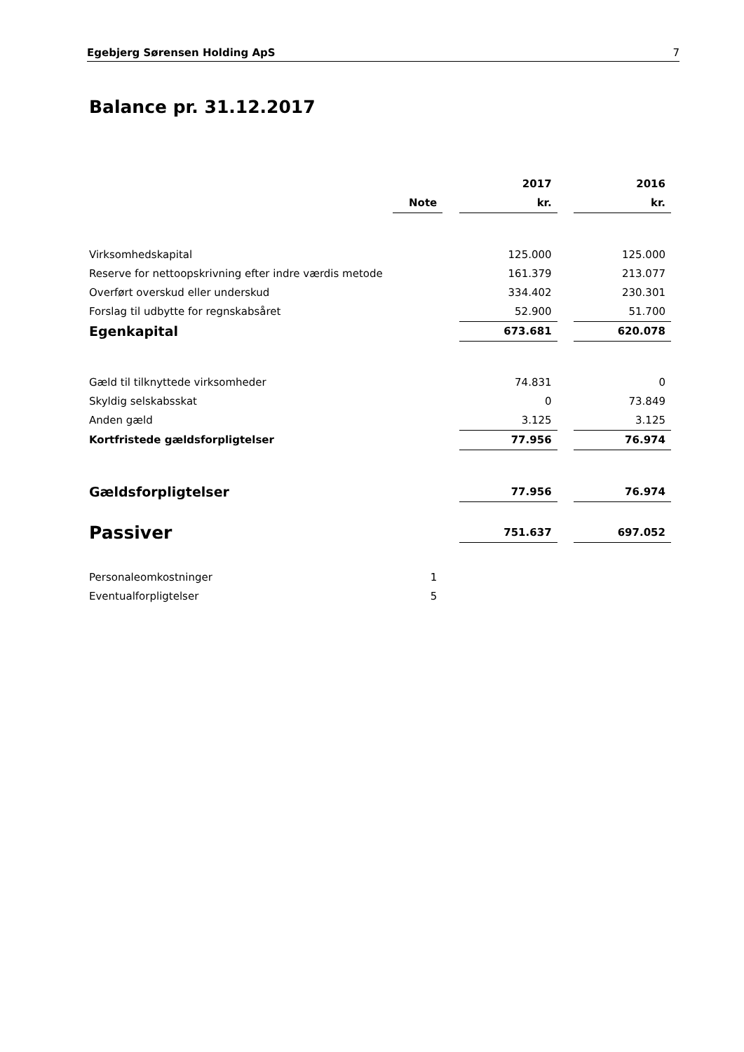Egebjerg Sørensen Holding ApS 7
Balance pr. 31.12.2017
| | | | 2017 | | 2016 |
| | Note | | kr. | | kr. |
| Virksomhedskapital | | | 125.000 | | 125.000 |
| Reserve for nettoopskrivning efter indre værdis metode | | | 161.379 | | 213.077 |
| Overført overskud eller underskud | | | 334.402 | | 230.301 |
| Forslag til udbytte for regnskabsåret | | | 52.900 | | 51.700 |
| Egenkapital | | | 673.681 | | 620.078 |
| Gæld til tilknyttede virksomheder | | | 74.831 | | 0 |
| Skyldig selskabsskat | | | 0 | | 73.849 |
| Anden gæld | | | 3.125 | | 3.125 |
| Kortfristede gældsforpligtelser | | | 77.956 | | 76.974 |
| Gældsforpligtelser | | | 77.956 | | 76.974 |
| Passiver | | | 751.637 | | 697.052 |
| Personaleomkostninger | 1 | | | | |
| Eventualforpligtelser | 5 | | | | |